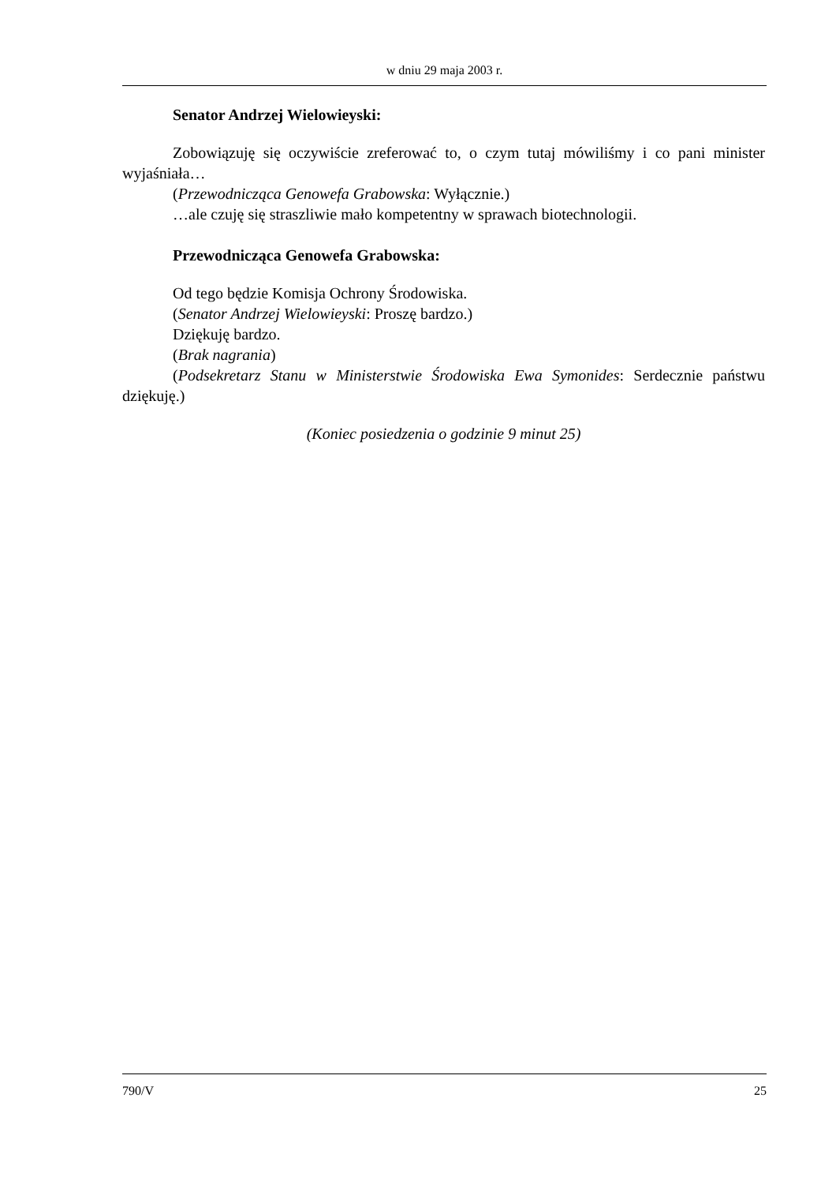w dniu 29 maja 2003 r.
Senator Andrzej Wielowieyski:
Zobowiązuję się oczywiście zreferować to, o czym tutaj mówiliśmy i co pani minister wyjaśniała…
(Przewodnicząca Genowefa Grabowska: Wyłącznie.)
…ale czuję się straszliwie mało kompetentny w sprawach biotechnologii.
Przewodnicząca Genowefa Grabowska:
Od tego będzie Komisja Ochrony Środowiska.
(Senator Andrzej Wielowieyski: Proszę bardzo.)
Dziękuję bardzo.
(Brak nagrania)
(Podsekretarz Stanu w Ministerstwie Środowiska Ewa Symonides: Serdecznie państwu dziękuję.)
(Koniec posiedzenia o godzinie 9 minut 25)
790/V 25